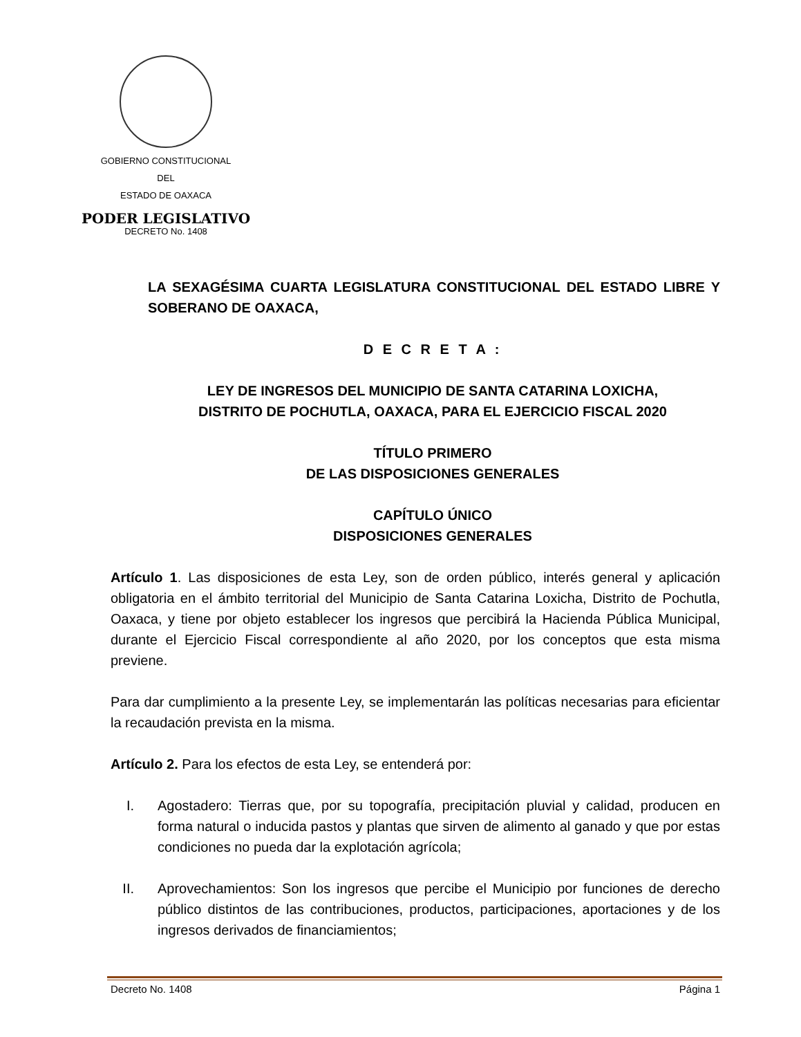GOBIERNO CONSTITUCIONAL
DEL
ESTADO DE OAXACA
PODER LEGISLATIVO
DECRETO No. 1408
LA SEXAGÉSIMA CUARTA LEGISLATURA CONSTITUCIONAL DEL ESTADO LIBRE Y SOBERANO DE OAXACA,
D E C R E T A :
LEY DE INGRESOS DEL MUNICIPIO DE SANTA CATARINA LOXICHA,
DISTRITO DE POCHUTLA, OAXACA, PARA EL EJERCICIO FISCAL 2020
TÍTULO PRIMERO
DE LAS DISPOSICIONES GENERALES
CAPÍTULO ÚNICO
DISPOSICIONES GENERALES
Artículo 1. Las disposiciones de esta Ley, son de orden público, interés general y aplicación obligatoria en el ámbito territorial del Municipio de Santa Catarina Loxicha, Distrito de Pochutla, Oaxaca, y tiene por objeto establecer los ingresos que percibirá la Hacienda Pública Municipal, durante el Ejercicio Fiscal correspondiente al año 2020, por los conceptos que esta misma previene.
Para dar cumplimiento a la presente Ley, se implementarán las políticas necesarias para eficientar la recaudación prevista en la misma.
Artículo 2. Para los efectos de esta Ley, se entenderá por:
I. Agostadero: Tierras que, por su topografía, precipitación pluvial y calidad, producen en forma natural o inducida pastos y plantas que sirven de alimento al ganado y que por estas condiciones no pueda dar la explotación agrícola;
II.
Aprovechamientos: Son los ingresos que percibe el Municipio por funciones de derecho público distintos de las contribuciones, productos, participaciones, aportaciones y de los ingresos derivados de financiamientos;
Decreto No. 1408 Página 1